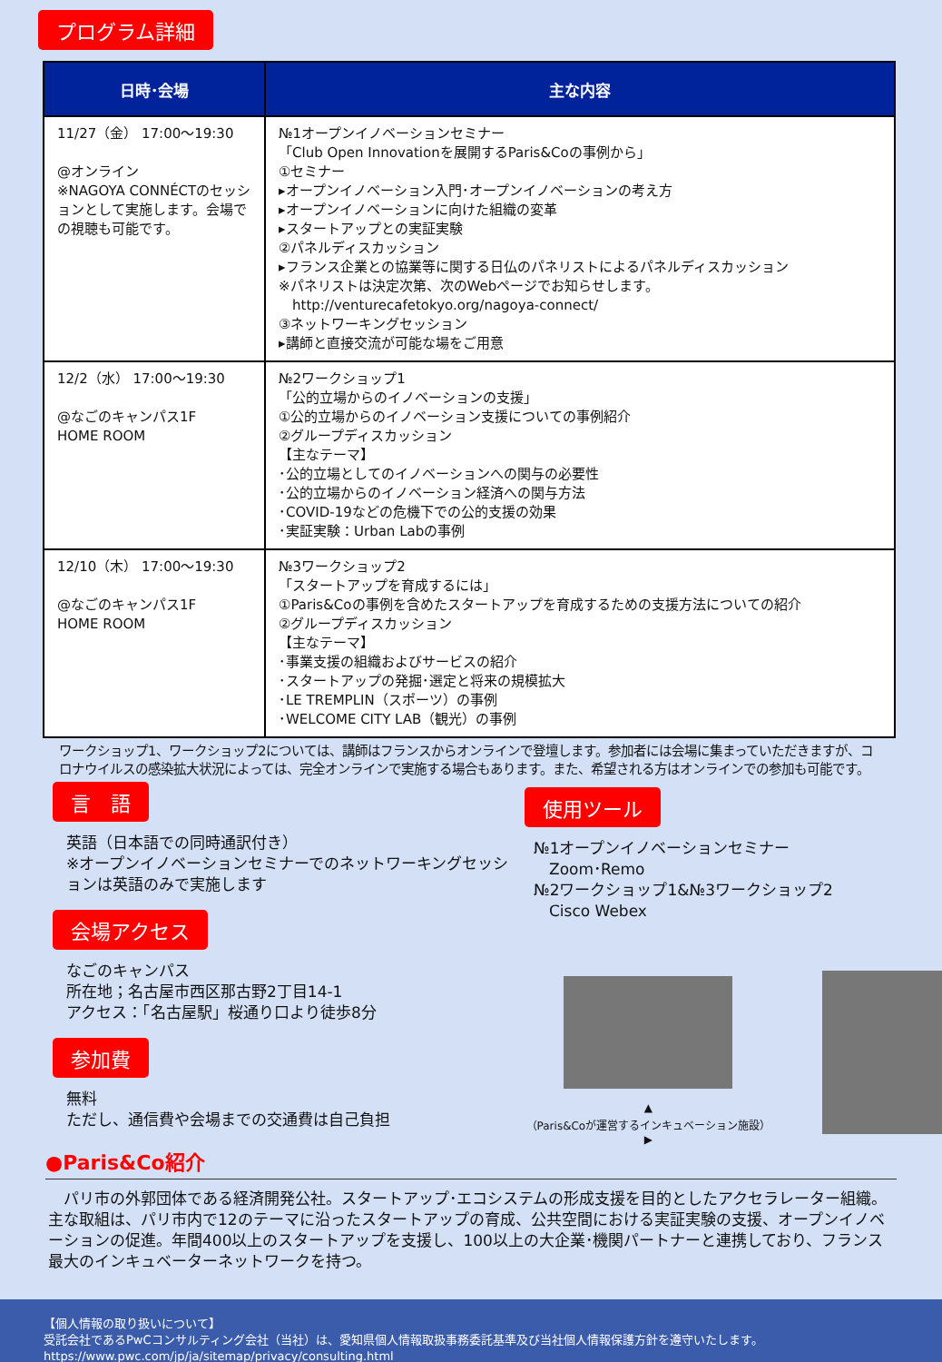プログラム詳細
| 日時･会場 | 主な内容 |
| --- | --- |
| 11/27（金） 17:00〜19:30 @オンライン ※NAGOYA CONNÉCTのセッションとして実施します。会場での視聴も可能です。 | №1オープンイノベーションセミナー 「Club Open Innovationを展開するParis&Coの事例から」 ①セミナー ▸オープンイノベーション入門･オープンイノベーションの考え方 ▸オープンイノベーションに向けた組織の変革 ▸スタートアップとの実証実験 ②パネルディスカッション ▸フランス企業との協業等に関する日仏のパネリストによるパネルディスカッション ※パネリストは決定次第、次のWebページでお知らせします。 http://venturecafetokyo.org/nagoya-connect/ ③ネットワーキングセッション ▸講師と直接交流が可能な場をご用意 |
| 12/2（水） 17:00〜19:30 @なごのキャンパス1F HOME ROOM | №2ワークショップ1 「公的立場からのイノベーションの支援」 ①公的立場からのイノベーション支援についての事例紹介 ②グループディスカッション 【主なテーマ】 ･公的立場としてのイノベーションへの関与の必要性 ･公的立場からのイノベーション経済への関与方法 ･COVID-19などの危機下での公的支援の効果 ･実証実験：Urban Labの事例 |
| 12/10（木） 17:00〜19:30 @なごのキャンパス1F HOME ROOM | №3ワークショップ2 「スタートアップを育成するには」 ①Paris&Coの事例を含めたスタートアップを育成するための支援方法についての紹介 ②グループディスカッション 【主なテーマ】 ･事業支援の組織およびサービスの紹介 ･スタートアップの発掘･選定と将来の規模拡大 ･LE TREMPLIN（スポーツ）の事例 ･WELCOME CITY LAB（観光）の事例 |
ワークショップ1、ワークショップ2については、講師はフランスからオンラインで登壇します。参加者には会場に集まっていただきますが、コロナウイルスの感染拡大状況によっては、完全オンラインで実施する場合もあります。また、希望される方はオンラインでの参加も可能です。
言　語
英語（日本語での同時通訳付き）
※オープンイノベーションセミナーでのネットワーキングセッションは英語のみで実施します
会場アクセス
なごのキャンパス
所在地；名古屋市西区那古野2丁目14-1
アクセス：「名古屋駅」桜通り口より徒歩8分
参加費
無料
ただし、通信費や会場までの交通費は自己負担
使用ツール
№1オープンイノベーションセミナー
　Zoom･Remo
№2ワークショップ1&№3ワークショップ2
　Cisco Webex
▲
（Paris&Coが運営するインキュベーション施設） ▶
●Paris&Co紹介
　パリ市の外郭団体である経済開発公社。スタートアップ･エコシステムの形成支援を目的としたアクセラレーター組織。主な取組は、パリ市内で12のテーマに沿ったスタートアップの育成、公共空間における実証実験の支援、オープンイノベーションの促進。年間400以上のスタートアップを支援し、100以上の大企業･機関パートナーと連携しており、フランス最大のインキュベーターネットワークを持つ。
【個人情報の取り扱いについて】
受託会社であるPwCコンサルティング会社（当社）は、愛知県個人情報取扱事務委託基準及び当社個人情報保護方針を遵守いたします。
https://www.pwc.com/jp/ja/sitemap/privacy/consulting.html